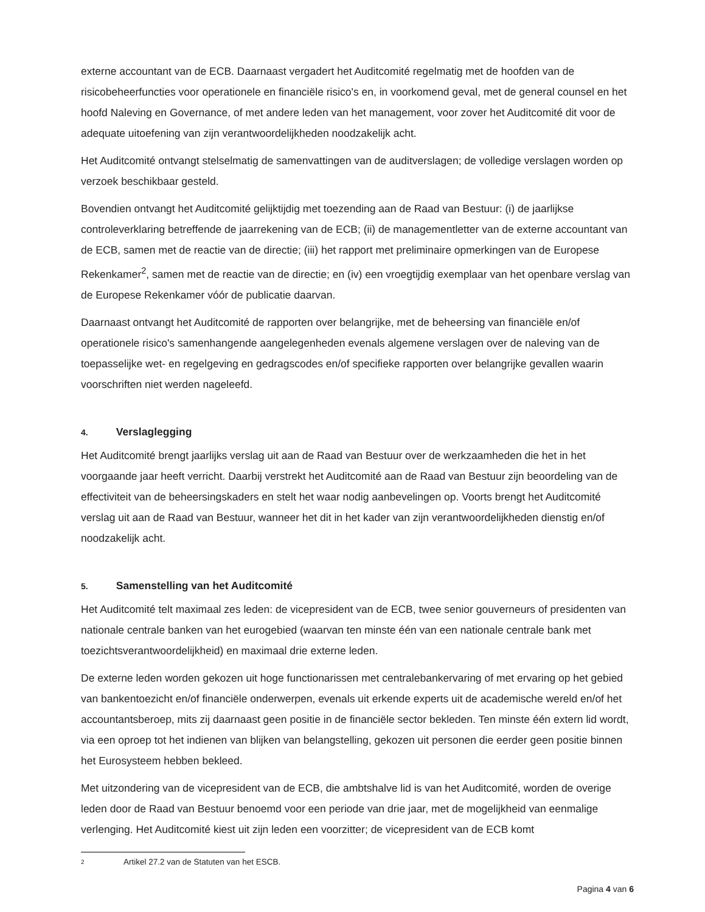externe accountant van de ECB. Daarnaast vergadert het Auditcomité regelmatig met de hoofden van de risicobeheerfuncties voor operationele en financiële risico's en, in voorkomend geval, met de general counsel en het hoofd Naleving en Governance, of met andere leden van het management, voor zover het Auditcomité dit voor de adequate uitoefening van zijn verantwoordelijkheden noodzakelijk acht.
Het Auditcomité ontvangt stelselmatig de samenvattingen van de auditverslagen; de volledige verslagen worden op verzoek beschikbaar gesteld.
Bovendien ontvangt het Auditcomité gelijktijdig met toezending aan de Raad van Bestuur: (i) de jaarlijkse controleverklaring betreffende de jaarrekening van de ECB; (ii) de managementletter van de externe accountant van de ECB, samen met de reactie van de directie; (iii) het rapport met preliminaire opmerkingen van de Europese Rekenkamer<sup>2</sup>, samen met de reactie van de directie; en (iv) een vroegtijdig exemplaar van het openbare verslag van de Europese Rekenkamer vóór de publicatie daarvan.
Daarnaast ontvangt het Auditcomité de rapporten over belangrijke, met de beheersing van financiële en/of operationele risico's samenhangende aangelegenheden evenals algemene verslagen over de naleving van de toepasselijke wet- en regelgeving en gedragscodes en/of specifieke rapporten over belangrijke gevallen waarin voorschriften niet werden nageleefd.
4. Verslaglegging
Het Auditcomité brengt jaarlijks verslag uit aan de Raad van Bestuur over de werkzaamheden die het in het voorgaande jaar heeft verricht. Daarbij verstrekt het Auditcomité aan de Raad van Bestuur zijn beoordeling van de effectiviteit van de beheersingskaders en stelt het waar nodig aanbevelingen op. Voorts brengt het Auditcomité verslag uit aan de Raad van Bestuur, wanneer het dit in het kader van zijn verantwoordelijkheden dienstig en/of noodzakelijk acht.
5. Samenstelling van het Auditcomité
Het Auditcomité telt maximaal zes leden: de vicepresident van de ECB, twee senior gouverneurs of presidenten van nationale centrale banken van het eurogebied (waarvan ten minste één van een nationale centrale bank met toezichtsverantwoordelijkheid) en maximaal drie externe leden.
De externe leden worden gekozen uit hoge functionarissen met centralebankervaring of met ervaring op het gebied van bankentoezicht en/of financiële onderwerpen, evenals uit erkende experts uit de academische wereld en/of het accountantsberoep, mits zij daarnaast geen positie in de financiële sector bekleden. Ten minste één extern lid wordt, via een oproep tot het indienen van blijken van belangstelling, gekozen uit personen die eerder geen positie binnen het Eurosysteem hebben bekleed.
Met uitzondering van de vicepresident van de ECB, die ambtshalve lid is van het Auditcomité, worden de overige leden door de Raad van Bestuur benoemd voor een periode van drie jaar, met de mogelijkheid van eenmalige verlenging. Het Auditcomité kiest uit zijn leden een voorzitter; de vicepresident van de ECB komt
2 Artikel 27.2 van de Statuten van het ESCB.
Pagina 4 van 6